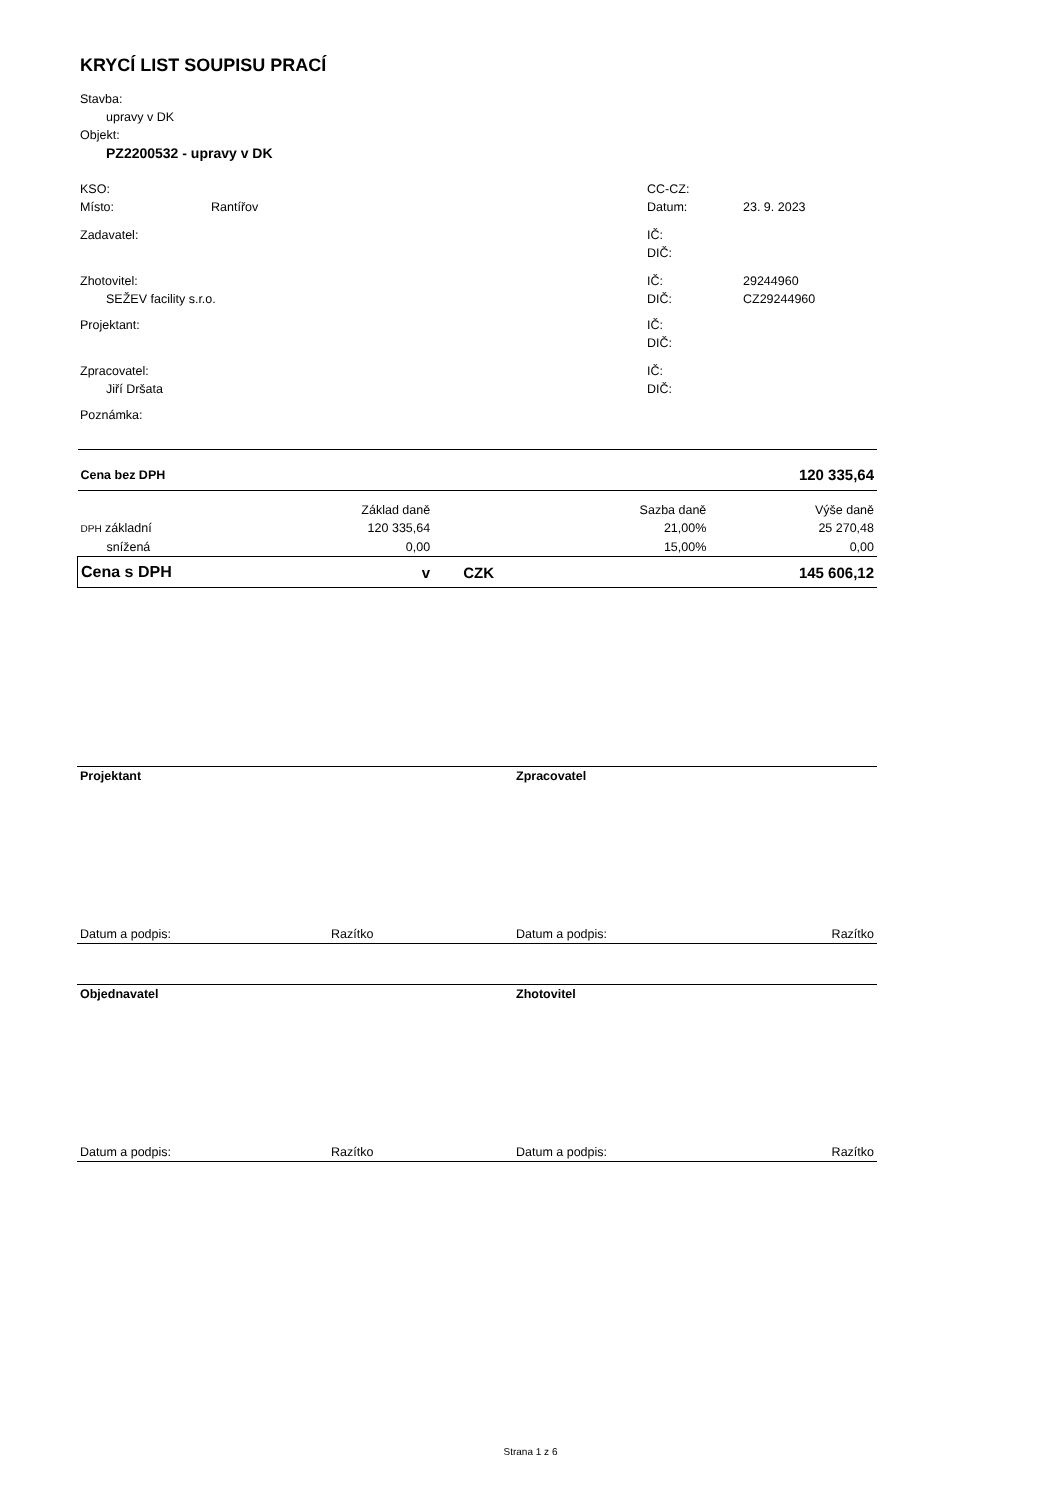KRYCÍ LIST SOUPISU PRACÍ
| Stavba: | | | |
| upravy v DK | | | |
| Objekt: | | | |
| PZ2200532 - upravy v DK | | | |
| KSO: | | CC-CZ: | |
| Místo: | Rantířov | Datum: | 23. 9. 2023 |
| Zadavatel: | | IČ: | |
| | | DIČ: | |
| Zhotovitel: | | IČ: | 29244960 |
| SEŽEV facility s.r.o. | | DIČ: | CZ29244960 |
| Projektant: | | IČ: | |
| | | DIČ: | |
| Zpracovatel: | | IČ: | |
| Jiří Dršata | | DIČ: | |
| Poznámka: | | | |
| Cena bez DPH | | | | 120 335,64 |
| | Základ daně | | Sazba daně | Výše daně |
| DPH základní | 120 335,64 | | 21,00% | 25 270,48 |
| snížená | 0,00 | | 15,00% | 0,00 |
| Cena s DPH | v | CZK | | 145 606,12 |
| Projektant | Zpracovatel | |
| Datum a podpis: Razítko | Datum a podpis: | Razítko |
| Objednavatel | Zhotovitel | |
| Datum a podpis: Razítko | Datum a podpis: | Razítko |
Strana 1 z 6